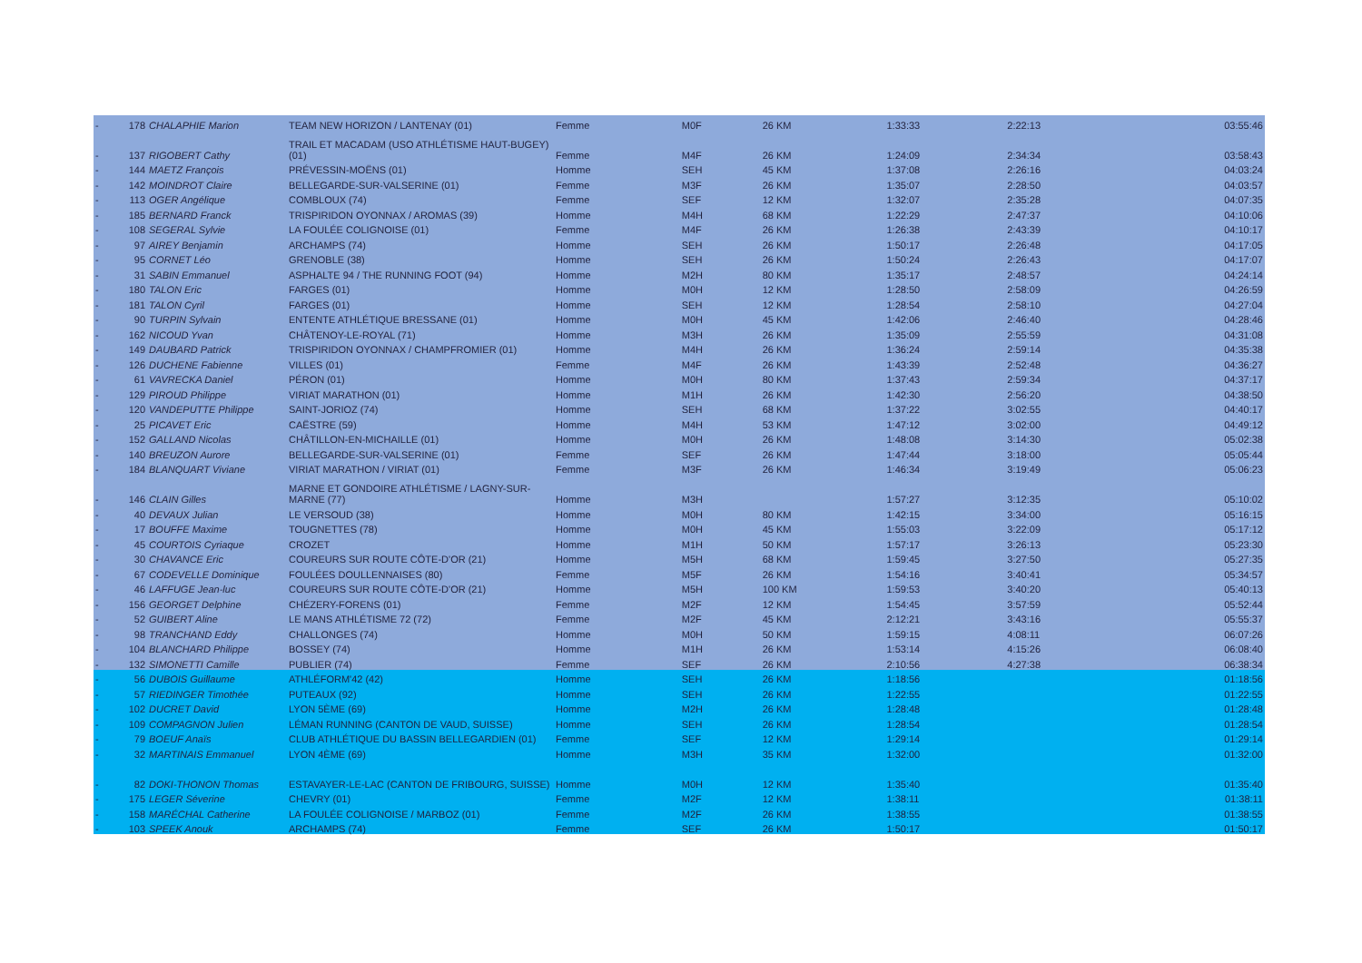| - | 178 | CHALAPHIE Marion | TEAM NEW HORIZON / LANTENAY (01) | Femme | M0F | 26 KM | 1:33:33 | 2:22:13 | 03:55:46 |
| - | 137 | RIGOBERT Cathy | TRAIL ET MACADAM (USO ATHLÉTISME HAUT-BUGEY) (01) | Femme | M4F | 26 KM | 1:24:09 | 2:34:34 | 03:58:43 |
| - | 144 | MAETZ François | PRÉVESSIN-MOËNS (01) | Homme | SEH | 45 KM | 1:37:08 | 2:26:16 | 04:03:24 |
| - | 142 | MOINDROT Claire | BELLEGARDE-SUR-VALSERINE (01) | Femme | M3F | 26 KM | 1:35:07 | 2:28:50 | 04:03:57 |
| - | 113 | OGER Angélique | COMBLOUX (74) | Femme | SEF | 12 KM | 1:32:07 | 2:35:28 | 04:07:35 |
| - | 185 | BERNARD Franck | TRISPIRIDON OYONNAX / AROMAS (39) | Homme | M4H | 68 KM | 1:22:29 | 2:47:37 | 04:10:06 |
| - | 108 | SEGERAL Sylvie | LA FOULÉE COLIGNOISE (01) | Femme | M4F | 26 KM | 1:26:38 | 2:43:39 | 04:10:17 |
| - | 97 | AIREY Benjamin | ARCHAMPS (74) | Homme | SEH | 26 KM | 1:50:17 | 2:26:48 | 04:17:05 |
| - | 95 | CORNET Léo | GRENOBLE (38) | Homme | SEH | 26 KM | 1:50:24 | 2:26:43 | 04:17:07 |
| - | 31 | SABIN Emmanuel | ASPHALTE 94 / THE RUNNING FOOT (94) | Homme | M2H | 80 KM | 1:35:17 | 2:48:57 | 04:24:14 |
| - | 180 | TALON Eric | FARGES (01) | Homme | M0H | 12 KM | 1:28:50 | 2:58:09 | 04:26:59 |
| - | 181 | TALON Cyril | FARGES (01) | Homme | SEH | 12 KM | 1:28:54 | 2:58:10 | 04:27:04 |
| - | 90 | TURPIN Sylvain | ENTENTE ATHLÉTIQUE BRESSANE (01) | Homme | M0H | 45 KM | 1:42:06 | 2:46:40 | 04:28:46 |
| - | 162 | NICOUD Yvan | CHÂTENOY-LE-ROYAL (71) | Homme | M3H | 26 KM | 1:35:09 | 2:55:59 | 04:31:08 |
| - | 149 | DAUBARD Patrick | TRISPIRIDON OYONNAX / CHAMPFROMIER (01) | Homme | M4H | 26 KM | 1:36:24 | 2:59:14 | 04:35:38 |
| - | 126 | DUCHENE Fabienne | VILLES (01) | Femme | M4F | 26 KM | 1:43:39 | 2:52:48 | 04:36:27 |
| - | 61 | VAVRECKA Daniel | PÉRON (01) | Homme | M0H | 80 KM | 1:37:43 | 2:59:34 | 04:37:17 |
| - | 129 | PIROUD Philippe | VIRIAT MARATHON (01) | Homme | M1H | 26 KM | 1:42:30 | 2:56:20 | 04:38:50 |
| - | 120 | VANDEPUTTE Philippe | SAINT-JORIOZ (74) | Homme | SEH | 68 KM | 1:37:22 | 3:02:55 | 04:40:17 |
| - | 25 | PICAVET Eric | CAËSTRE (59) | Homme | M4H | 53 KM | 1:47:12 | 3:02:00 | 04:49:12 |
| - | 152 | GALLAND Nicolas | CHÂTILLON-EN-MICHAILLE (01) | Homme | M0H | 26 KM | 1:48:08 | 3:14:30 | 05:02:38 |
| - | 140 | BREUZON Aurore | BELLEGARDE-SUR-VALSERINE (01) | Femme | SEF | 26 KM | 1:47:44 | 3:18:00 | 05:05:44 |
| - | 184 | BLANQUART Viviane | VIRIAT MARATHON / VIRIAT (01) | Femme | M3F | 26 KM | 1:46:34 | 3:19:49 | 05:06:23 |
| - | 146 | CLAIN Gilles | MARNE ET GONDOIRE ATHLÉTISME / LAGNY-SUR- MARNE (77) | Homme | M3H | | 1:57:27 | 3:12:35 | 05:10:02 |
| - | 40 | DEVAUX Julian | LE VERSOUD (38) | Homme | M0H | 80 KM | 1:42:15 | 3:34:00 | 05:16:15 |
| - | 17 | BOUFFE Maxime | TOUGNETTES (78) | Homme | M0H | 45 KM | 1:55:03 | 3:22:09 | 05:17:12 |
| - | 45 | COURTOIS Cyriaque | CROZET | Homme | M1H | 50 KM | 1:57:17 | 3:26:13 | 05:23:30 |
| - | 30 | CHAVANCE Eric | COUREURS SUR ROUTE CÔTE-D'OR (21) | Homme | M5H | 68 KM | 1:59:45 | 3:27:50 | 05:27:35 |
| - | 67 | CODEVELLE Dominique | FOULÉES DOULLENNAISES (80) | Femme | M5F | 26 KM | 1:54:16 | 3:40:41 | 05:34:57 |
| - | 46 | LAFFUGE Jean-luc | COUREURS SUR ROUTE CÔTE-D'OR (21) | Homme | M5H | 100 KM | 1:59:53 | 3:40:20 | 05:40:13 |
| - | 156 | GEORGET Delphine | CHÉZERY-FORENS (01) | Femme | M2F | 12 KM | 1:54:45 | 3:57:59 | 05:52:44 |
| - | 52 | GUIBERT Aline | LE MANS ATHLÉTISME 72 (72) | Femme | M2F | 45 KM | 2:12:21 | 3:43:16 | 05:55:37 |
| - | 98 | TRANCHAND Eddy | CHALLONGES (74) | Homme | M0H | 50 KM | 1:59:15 | 4:08:11 | 06:07:26 |
| - | 104 | BLANCHARD Philippe | BOSSEY (74) | Homme | M1H | 26 KM | 1:53:14 | 4:15:26 | 06:08:40 |
| - | 132 | SIMONETTI Camille | PUBLIER (74) | Femme | SEF | 26 KM | 2:10:56 | 4:27:38 | 06:38:34 |
| - | 56 | DUBOIS Guillaume | ATHLÉFORM'42 (42) | Homme | SEH | 26 KM | 1:18:56 | | 01:18:56 |
| - | 57 | RIEDINGER Timothée | PUTEAUX (92) | Homme | SEH | 26 KM | 1:22:55 | | 01:22:55 |
| - | 102 | DUCRET David | LYON 5ÈME (69) | Homme | M2H | 26 KM | 1:28:48 | | 01:28:48 |
| - | 109 | COMPAGNON Julien | LÉMAN RUNNING (CANTON DE VAUD, SUISSE) | Homme | SEH | 26 KM | 1:28:54 | | 01:28:54 |
| - | 79 | BOEUF Anaïs | CLUB ATHLÉTIQUE DU BASSIN BELLEGARDIEN (01) | Femme | SEF | 12 KM | 1:29:14 | | 01:29:14 |
| - | 32 | MARTINAIS Emmanuel | LYON 4ÈME (69) | Homme | M3H | 35 KM | 1:32:00 | | 01:32:00 |
| - | 82 | DOKI-THONON Thomas | ESTAVAYER-LE-LAC (CANTON DE FRIBOURG, SUISSE) | Homme | M0H | 12 KM | 1:35:40 | | 01:35:40 |
| - | 175 | LEGER Séverine | CHEVRY (01) | Femme | M2F | 12 KM | 1:38:11 | | 01:38:11 |
| - | 158 | MARÉCHAL Catherine | LA FOULÉE COLIGNOISE / MARBOZ (01) | Femme | M2F | 26 KM | 1:38:55 | | 01:38:55 |
| - | 103 | SPEEK Anouk | ARCHAMPS (74) | Femme | SEF | 26 KM | 1:50:17 | | 01:50:17 |